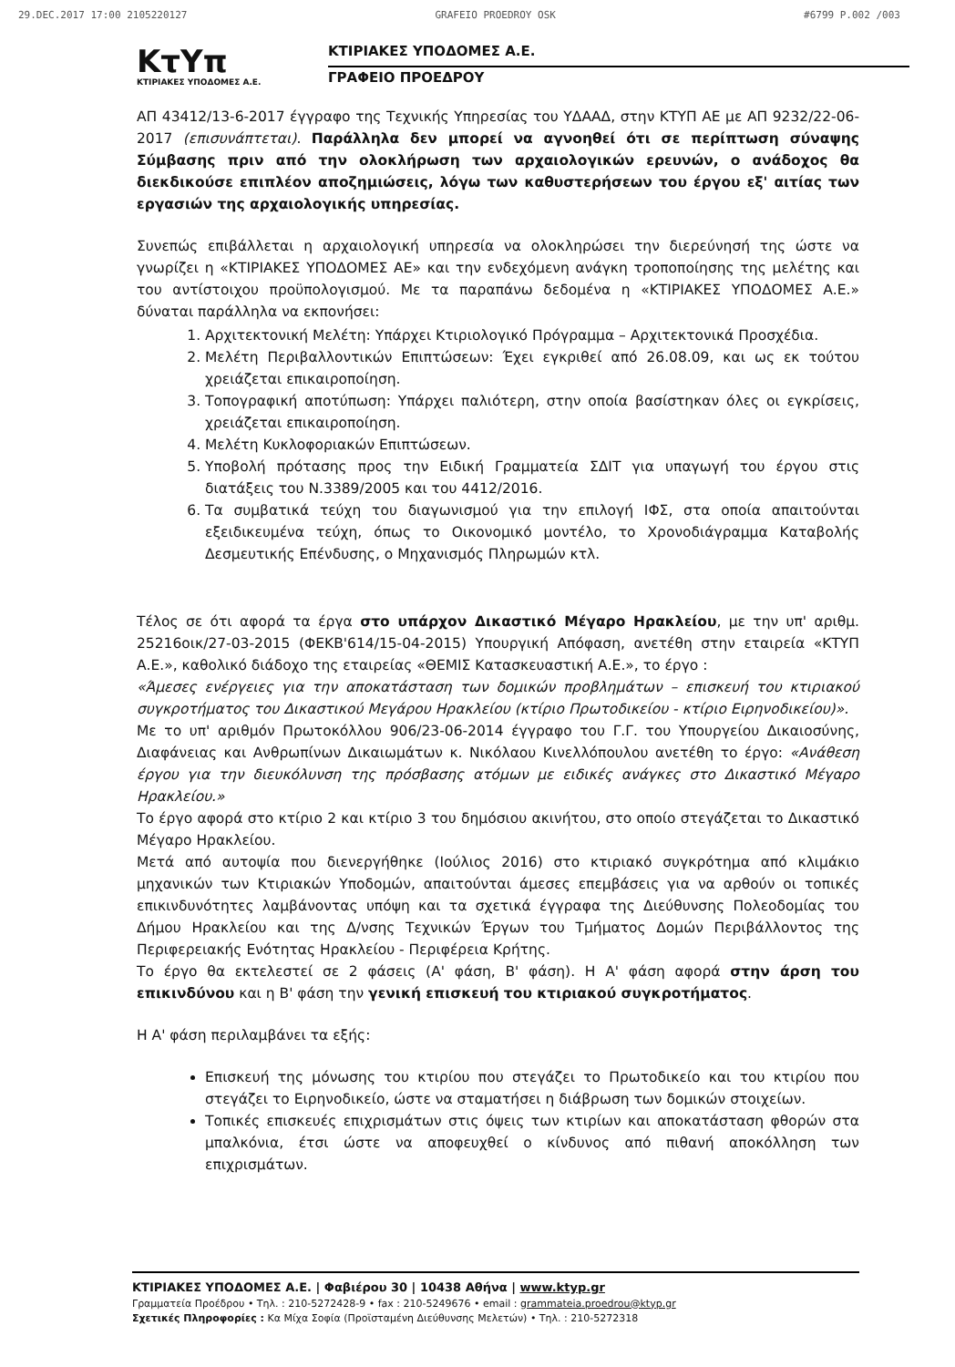29.DEC.2017 17:00 2105220127 GRAFEIO PROEDROY OSK #6799 P.002 /003
KτYπ
ΚΤΙΡΙΑΚΕΣ ΥΠΟΔΟΜΕΣ Α.Ε.
ΚΤΙΡΙΑΚΕΣ ΥΠΟΔΟΜΕΣ Α.Ε.
ΓΡΑΦΕΙΟ ΠΡΟΕΔΡΟΥ
ΑΠ 43412/13-6-2017 έγγραφο της Τεχνικής Υπηρεσίας του ΥΔΑΑΔ, στην ΚΤΥΠ ΑΕ με ΑΠ 9232/22-06-2017 (επισυνάπτεται). Παράλληλα δεν μπορεί να αγνοηθεί ότι σε περίπτωση σύναψης Σύμβασης πριν από την ολοκλήρωση των αρχαιολογικών ερευνών, ο ανάδοχος θα διεκδικούσε επιπλέον αποζημιώσεις, λόγω των καθυστερήσεων του έργου εξ' αιτίας των εργασιών της αρχαιολογικής υπηρεσίας.
Συνεπώς επιβάλλεται η αρχαιολογική υπηρεσία να ολοκληρώσει την διερεύνησή της ώστε να γνωρίζει η «ΚΤΙΡΙΑΚΕΣ ΥΠΟΔΟΜΕΣ ΑΕ» και την ενδεχόμενη ανάγκη τροποποίησης της μελέτης και του αντίστοιχου προϋπολογισμού. Με τα παραπάνω δεδομένα η «ΚΤΙΡΙΑΚΕΣ ΥΠΟΔΟΜΕΣ Α.Ε.» δύναται παράλληλα να εκπονήσει:
1. Αρχιτεκτονική Μελέτη: Υπάρχει Κτιριολογικό Πρόγραμμα – Αρχιτεκτονικά Προσχέδια.
2. Μελέτη Περιβαλλοντικών Επιπτώσεων: Έχει εγκριθεί από 26.08.09, και ως εκ τούτου χρειάζεται επικαιροποίηση.
3. Τοπογραφική αποτύπωση: Υπάρχει παλιότερη, στην οποία βασίστηκαν όλες οι εγκρίσεις, χρειάζεται επικαιροποίηση.
4. Μελέτη Κυκλοφοριακών Επιπτώσεων.
5. Υποβολή πρότασης προς την Ειδική Γραμματεία ΣΔΙΤ για υπαγωγή του έργου στις διατάξεις του Ν.3389/2005 και του 4412/2016.
6. Τα συμβατικά τεύχη του διαγωνισμού για την επιλογή ΙΦΣ, στα οποία απαιτούνται εξειδικευμένα τεύχη, όπως το Οικονομικό μοντέλο, το Χρονοδιάγραμμα Καταβολής Δεσμευτικής Επένδυσης, ο Μηχανισμός Πληρωμών κτλ.
Τέλος σε ότι αφορά τα έργα στο υπάρχον Δικαστικό Μέγαρο Ηρακλείου, με την υπ' αριθμ. 25216οικ/27-03-2015 (ΦΕΚΒ'614/15-04-2015) Υπουργική Απόφαση, ανετέθη στην εταιρεία «ΚΤΥΠ Α.Ε.», καθολικό διάδοχο της εταιρείας «ΘΕΜΙΣ Κατασκευαστική Α.Ε.», το έργο :
«Άμεσες ενέργειες για την αποκατάσταση των δομικών προβλημάτων – επισκευή του κτιριακού συγκροτήματος του Δικαστικού Μεγάρου Ηρακλείου (κτίριο Πρωτοδικείου - κτίριο Ειρηνοδικείου)».
Με το υπ' αριθμόν Πρωτοκόλλου 906/23-06-2014 έγγραφο του Γ.Γ. του Υπουργείου Δικαιοσύνης, Διαφάνειας και Ανθρωπίνων Δικαιωμάτων κ. Νικόλαου Κινελλόπουλου ανετέθη το έργο: «Ανάθεση έργου για την διευκόλυνση της πρόσβασης ατόμων με ειδικές ανάγκες στο Δικαστικό Μέγαρο Ηρακλείου.»
Το έργο αφορά στο κτίριο 2 και κτίριο 3 του δημόσιου ακινήτου, στο οποίο στεγάζεται το Δικαστικό Μέγαρο Ηρακλείου.
Μετά από αυτοψία που διενεργήθηκε (Ιούλιος 2016) στο κτιριακό συγκρότημα από κλιμάκιο μηχανικών των Κτιριακών Υποδομών, απαιτούνται άμεσες επεμβάσεις για να αρθούν οι τοπικές επικινδυνότητες λαμβάνοντας υπόψη και τα σχετικά έγγραφα της Διεύθυνσης Πολεοδομίας του Δήμου Ηρακλείου και της Δ/νσης Τεχνικών Έργων του Τμήματος Δομών Περιβάλλοντος της Περιφερειακής Ενότητας Ηρακλείου - Περιφέρεια Κρήτης.
Το έργο θα εκτελεστεί σε 2 φάσεις (Α' φάση, Β' φάση). Η Α' φάση αφορά στην άρση του επικινδύνου και η Β' φάση την γενική επισκευή του κτιριακού συγκροτήματος.
Η Α' φάση περιλαμβάνει τα εξής:
Επισκευή της μόνωσης του κτιρίου που στεγάζει το Πρωτοδικείο και του κτιρίου που στεγάζει το Ειρηνοδικείο, ώστε να σταματήσει η διάβρωση των δομικών στοιχείων.
Τοπικές επισκευές επιχρισμάτων στις όψεις των κτιρίων και αποκατάσταση φθορών στα μπαλκόνια, έτσι ώστε να αποφευχθεί ο κίνδυνος από πιθανή αποκόλληση των επιχρισμάτων.
ΚΤΙΡΙΑΚΕΣ ΥΠΟΔΟΜΕΣ Α.Ε. | Φαβιέρου 30 | 10438 Αθήνα | www.ktyp.gr
Γραμματεία Προέδρου • Τηλ. : 210-5272428-9 • fax : 210-5249676 • email : grammateia.proedrou@ktyp.gr
Σχετικές Πληροφορίες : Κα Μίχα Σοφία (Προϊσταμένη Διεύθυνσης Μελετών) • Τηλ. : 210-5272318